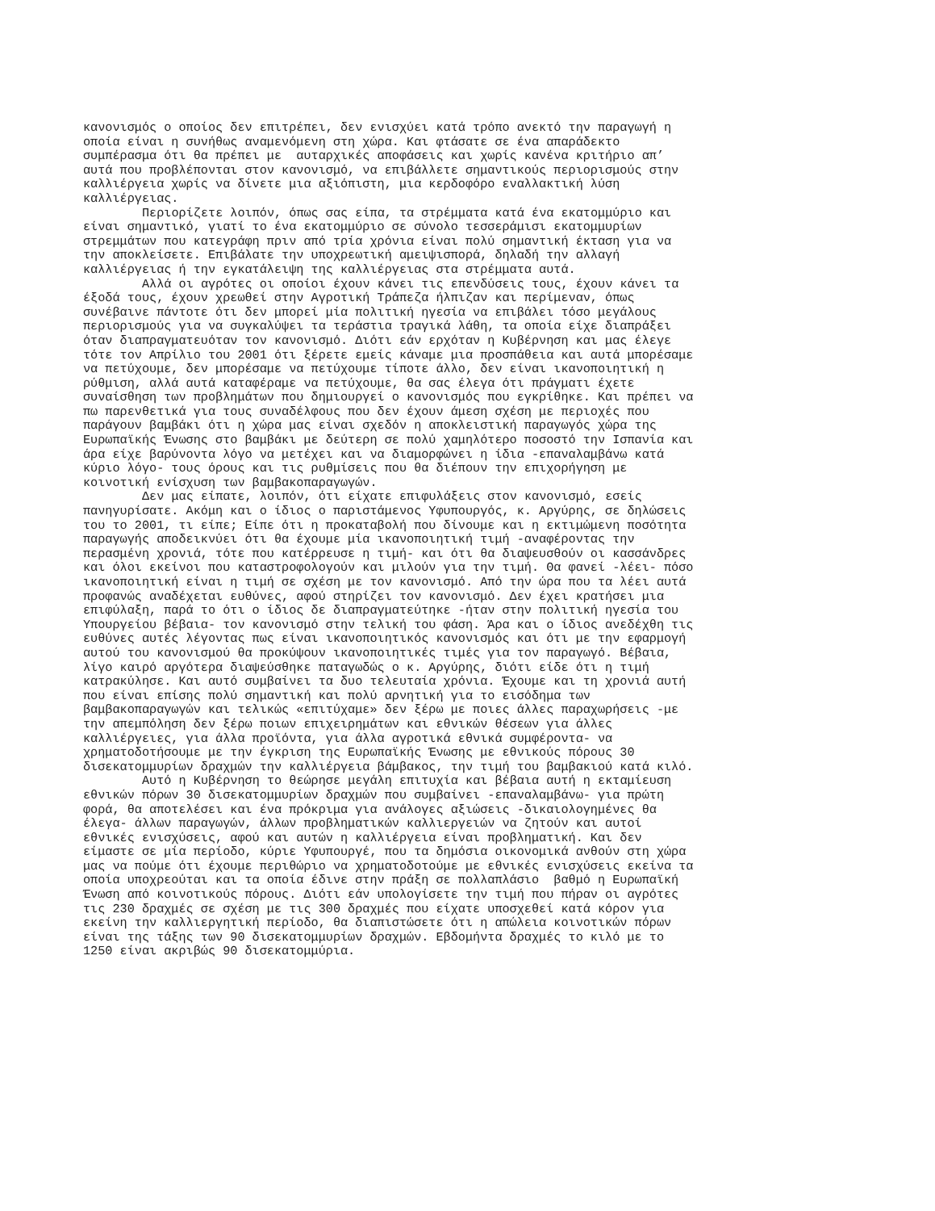κανονισμός ο οποίος δεν επιτρέπει, δεν ενισχύει κατά τρόπο ανεκτό την παραγωγή η οποία είναι η συνήθως αναμενόμενη στη χώρα. Και φτάσατε σε ένα απαράδεκτο συμπέρασμα ότι θα πρέπει με αυταρχικές αποφάσεις και χωρίς κανένα κριτήριο απ’ αυτά που προβλέπονται στον κανονισμό, να επιβάλλετε σημαντικούς περιορισμούς στην καλλιέργεια χωρίς να δίνετε μια αξιόπιστη, μια κερδοφόρο εναλλακτική λύση καλλιέργειας.
Περιορίζετε λοιπόν, όπως σας είπα, τα στρέμματα κατά ένα εκατομμύριο και είναι σημαντικό, γιατί το ένα εκατομμύριο σε σύνολο τεσσεράμισι εκατομμυρίων στρεμμάτων που κατεγράφη πριν από τρία χρόνια είναι πολύ σημαντική έκταση για να την αποκλείσετε. Επιβάλατε την υποχρεωτική αμειψισπορά, δηλαδή την αλλαγή καλλιέργειας ή την εγκατάλειψη της καλλιέργειας στα στρέμματα αυτά.
Αλλά οι αγρότες οι οποίοι έχουν κάνει τις επενδύσεις τους, έχουν κάνει τα έξοδά τους, έχουν χρεωθεί στην Αγροτική Τράπεζα ήλπιζαν και περίμεναν, όπως συνέβαινε πάντοτε ότι δεν μπορεί μία πολιτική ηγεσία να επιβάλει τόσο μεγάλους περιορισμούς για να συγκαλύψει τα τεράστια τραγικά λάθη, τα οποία είχε διαπράξει όταν διαπραγματευόταν τον κανονισμό. Διότι εάν ερχόταν η Κυβέρνηση και μας έλεγε τότε τον Απρίλιο του 2001 ότι ξέρετε εμείς κάναμε μια προσπάθεια και αυτά μπορέσαμε να πετύχουμε, δεν μπορέσαμε να πετύχουμε τίποτε άλλο, δεν είναι ικανοποιητική η ρύθμιση, αλλά αυτά καταφέραμε να πετύχουμε, θα σας έλεγα ότι πράγματι έχετε συναίσθηση των προβλημάτων που δημιουργεί ο κανονισμός που εγκρίθηκε. Και πρέπει να πω παρενθετικά για τους συναδέλφους που δεν έχουν άμεση σχέση με περιοχές που παράγουν βαμβάκι ότι η χώρα μας είναι σχεδόν η αποκλειστική παραγωγός χώρα της Ευρωπαϊκής Ένωσης στο βαμβάκι με δεύτερη σε πολύ χαμηλότερο ποσοστό την Ισπανία και άρα είχε βαρύνοντα λόγο να μετέχει και να διαμορφώνει η ίδια -επαναλαμβάνω κατά κύριο λόγο- τους όρους και τις ρυθμίσεις που θα διέπουν την επιχορήγηση με κοινοτική ενίσχυση των βαμβακοπαραγωγών.
Δεν μας είπατε, λοιπόν, ότι είχατε επιφυλάξεις στον κανονισμό, εσείς πανηγυρίσατε. Ακόμη και ο ίδιος ο παριστάμενος Υφυπουργός, κ. Αργύρης, σε δηλώσεις του το 2001, τι είπε; Είπε ότι η προκαταβολή που δίνουμε και η εκτιμώμενη ποσότητα παραγωγής αποδεικνύει ότι θα έχουμε μία ικανοποιητική τιμή -αναφέροντας την περασμένη χρονιά, τότε που κατέρρευσε η τιμή- και ότι θα διαψευσθούν οι κασσάνδρες και όλοι εκείνοι που καταστροφολογούν και μιλούν για την τιμή. Θα φανεί -λέει- πόσο ικανοποιητική είναι η τιμή σε σχέση με τον κανονισμό. Από την ώρα που τα λέει αυτά προφανώς αναδέχεται ευθύνες, αφού στηρίζει τον κανονισμό. Δεν έχει κρατήσει μια επιφύλαξη, παρά το ότι ο ίδιος δε διαπραγματεύτηκε -ήταν στην πολιτική ηγεσία του Υπουργείου βέβαια- τον κανονισμό στην τελική του φάση. Άρα και ο ίδιος ανεδέχθη τις ευθύνες αυτές λέγοντας πως είναι ικανοποιητικός κανονισμός και ότι με την εφαρμογή αυτού του κανονισμού θα προκύψουν ικανοποιητικές τιμές για τον παραγωγό. Βέβαια, λίγο καιρό αργότερα διαψεύσθηκε παταγωδώς ο κ. Αργύρης, διότι είδε ότι η τιμή κατρακύλησε. Και αυτό συμβαίνει τα δυο τελευταία χρόνια. Έχουμε και τη χρονιά αυτή που είναι επίσης πολύ σημαντική και πολύ αρνητική για το εισόδημα των βαμβακοπαραγωγών και τελικώς «επιτύχαμε» δεν ξέρω με ποιες άλλες παραχωρήσεις -με την απεμπόληση δεν ξέρω ποιων επιχειρημάτων και εθνικών θέσεων για άλλες καλλιέργειες, για άλλα προϊόντα, για άλλα αγροτικά εθνικά συμφέροντα- να χρηματοδοτήσουμε με την έγκριση της Ευρωπαϊκής Ένωσης με εθνικούς πόρους 30 δισεκατομμυρίων δραχμών την καλλιέργεια βάμβακος, την τιμή του βαμβακιού κατά κιλό.
Αυτό η Κυβέρνηση το θεώρησε μεγάλη επιτυχία και βέβαια αυτή η εκταμίευση εθνικών πόρων 30 δισεκατομμυρίων δραχμών που συμβαίνει -επαναλαμβάνω- για πρώτη φορά, θα αποτελέσει και ένα πρόκριμα για ανάλογες αξιώσεις -δικαιολογημένες θα έλεγα- άλλων παραγωγών, άλλων προβληματικών καλλιεργειών να ζητούν και αυτοί εθνικές ενισχύσεις, αφού και αυτών η καλλιέργεια είναι προβληματική. Και δεν είμαστε σε μία περίοδο, κύριε Υφυπουργέ, που τα δημόσια οικονομικά ανθούν στη χώρα μας να πούμε ότι έχουμε περιθώριο να χρηματοδοτούμε με εθνικές ενισχύσεις εκείνα τα οποία υποχρεούται και τα οποία έδινε στην πράξη σε πολλαπλάσιο βαθμό η Ευρωπαϊκή Ένωση από κοινοτικούς πόρους. Διότι εάν υπολογίσετε την τιμή που πήραν οι αγρότες τις 230 δραχμές σε σχέση με τις 300 δραχμές που είχατε υποσχεθεί κατά κόρον για εκείνη την καλλιεργητική περίοδο, θα διαπιστώσετε ότι η απώλεια κοινοτικών πόρων είναι της τάξης των 90 δισεκατομμυρίων δραχμών. Εβδομήντα δραχμές το κιλό με το 1250 είναι ακριβώς 90 δισεκατομμύρια.